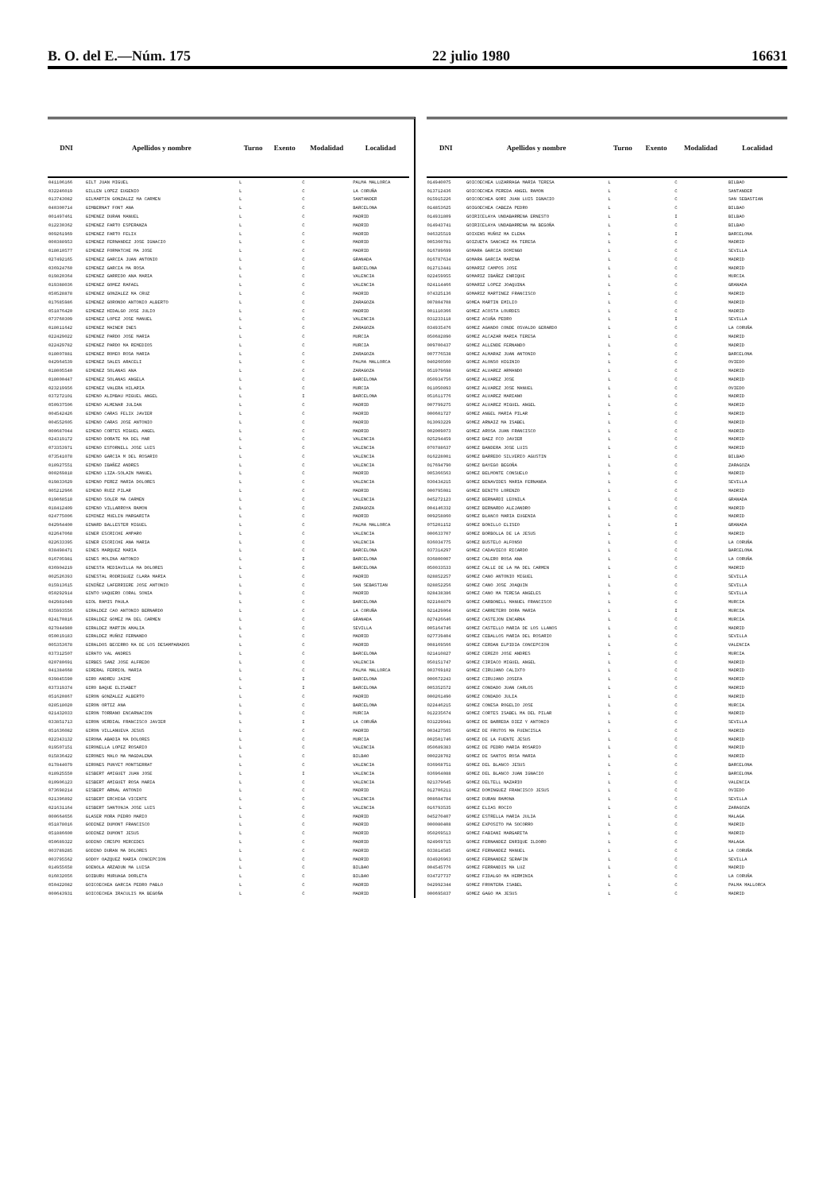B. O. del E.—Núm. 175 22 julio 1980 16631
| DNI | Apellidos y nombre | Turno | Exento | Modalidad | Localidad |
| --- | --- | --- | --- | --- | --- |
| 041106166 | GILT JUAN MIGUEL | L | | C | PALMA MALLORCA |
| 032246019 | GILLEN LOPEZ EUGENIO | L | | C | LA CORUÑA |
| 013743082 | GILMARTIN GONZALEZ MA CARMEN | L | | C | SANTANDER |
| 040300714 | GIMBERNAT FONT ANA | L | | C | BARCELONA |
| 001497461 | GIMENEZ DURAN MANUEL | L | | C | MADRID |
| 012230362 | GIMENEZ FARTO ESPERANZA | L | | C | MADRID |
| 009261969 | GIMENEZ FARTO FELIX | L | | C | MADRID |
| 000388953 | GIMENEZ FERNANDEZ JOSE IGNACIO | L | | C | MADRID |
| 018010577 | GIMENEZ FORMATCHE MA JOSE | L | | C | MADRID |
| 027492165 | GIMENEZ GARCIA JUAN ANTONIO | L | | C | GRANADA |
| 036924760 | GIMENEZ GARCIA MA ROSA | L | | C | BARCELONA |
| 019820364 | GIMENEZ GARRIDO ANA MARIA | L | | C | VALENCIA |
| 019388036 | GIMENEZ GOMEZ RAFAEL | L | | C | VALENCIA |
| 050528878 | GIMENEZ GONZALEZ MA CRUZ | L | | C | MADRID |
| 017685986 | GIMENEZ GORONDO ANTONIO ALBERTO | L | | C | ZARAGOZA |
| 051876420 | GIMENEZ HIDALGO JOSE JULIO | L | | C | MADRID |
| 073760309 | GIMENEZ LOPEZ JOSE MANUEL | L | | C | VALENCIA |
| 018011642 | GIMENEZ MAINER INES | L | | C | ZARAGOZA |
| 022429022 | GIMENEZ PARDO JOSE MARIA | L | | C | MURCIA |
| 022429782 | GIMENEZ PARDO MA REMEDIOS | L | | C | MURCIA |
| 018007881 | GIMENEZ ROMEO ROSA MARIA | L | | C | ZARAGOZA |
| 042964539 | GIMENEZ SALES ARACELI | L | | C | PALMA MALLORCA |
| 018005540 | GIMENEZ SOLANAS ANA | L | | C | ZARAGOZA |
| 018000447 | GIMENEZ SOLANAS ANGELA | L | | C | BARCELONA |
| 023219956 | GIMENEZ VALERA HILARIA | L | | C | MURCIA |
| 037272101 | GIMENO ALIMBAU MIGUEL ANGEL | L | | I | BARCELONA |
| 050937506 | GIMENO ALMENAR JULIAN | L | | C | MADRID |
| 004542426 | GIMENO CARAS FELIX JAVIER | L | | C | MADRID |
| 004552605 | GIMENO CARAS JOSE ANTONIO | L | | C | MADRID |
| 000687044 | GIMENO CORTES MIGUEL ANGEL | L | | C | MADRID |
| 024319172 | GIMENO DORATE MA DEL MAR | L | | C | VALENCIA |
| 073353971 | GIMENO ESTORNELL JOSE LUIS | L | | C | VALENCIA |
| 073541078 | GIMENO GARCIA M DEL ROSARIO | L | | C | VALENCIA |
| 018927551 | GIMENO IBAÑEZ ANDRES | L | | C | VALENCIA |
| 000269818 | GIMENO LIZA-SOLAIN MANUEL | L | | C | MADRID |
| 019833629 | GIMENO PEREZ MARIA DOLORES | L | | C | VALENCIA |
| 005212966 | GIMENO RUIZ PILAR | L | | C | MADRID |
| 019068518 | GIMENO SOLER MA CARMEN | L | | C | VALENCIA |
| 018412409 | GIMENO VILLARROYA RAMON | L | | C | ZARAGOZA |
| 024775006 | GIMINEZ MUELIN MARGARITA | L | | C | MADRID |
| 042964400 | GINARD BALLESTER MIGUEL | L | | C | PALMA MALLORCA |
| 022647068 | GINER ESCRICHE AMPARO | L | | C | VALENCIA |
| 022633395 | GINER ESCRICHE ANA MARIA | L | | C | VALENCIA |
| 038498471 | GINES MARQUEZ MARIA | L | | C | BARCELONA |
| 016705981 | GINES MOLINA ANTONIO | L | | I | BARCELONA |
| 036904219 | GINESTA MEDIAVILLA MA DOLORES | L | | C | BARCELONA |
| 002526393 | GINESTAL RODRIGUEZ CLARA MARIA | L | | C | MADRID |
| 015913615 | GINIÑEZ LAFERRIERE JOSE ANTONIO | L | | C | SAN SEBASTIAN |
| 050292914 | GINTO VAQUERO CORAL SONIA | L | | C | MADRID |
| 042981049 | GIOL RAMIS PAULA | L | | C | BARCELONA |
| 035993556 | GIRALDEZ CAO ANTONIO BERNARDO | L | | C | LA CORUÑA |
| 024170816 | GIRALDEZ GOMEZ MA DEL CARMEN | L | | C | GRANADA |
| 027844980 | GIRALDEZ MARTIN AMALIA | L | | C | SEVILLA |
| 050019183 | GIRALDEZ MUÑOZ FERNANDO | L | | C | MADRID |
| 005353678 | GIRALDOS BECERRO MA DE LOS DESAMPARADOS | L | | C | MADRID |
| 037312507 | GIRATO VAL ANDRES | L | | C | BARCELONA |
| 020780691 | GIRBES SANZ JOSE ALFREDO | L | | C | VALENCIA |
| 041384668 | GIRERAL FERRIOL MARIA | L | | C | PALMA MALLORCA |
| 039845590 | GIRO ANDREU JAIME | L | | I | BARCELONA |
| 037319374 | GIRO BAQUE ELISABET | L | | I | BARCELONA |
| 051620867 | GIRON GONZALEZ ALBERTO | L | | C | MADRID |
| 028518020 | GIRON ORTIZ ANA | L | | C | BARCELONA |
| 021432033 | GIRON TORRANO ENCARNACION | L | | C | MURCIA |
| 033851713 | GIRON VERDIAL FRANCISCO JAVIER | L | | I | LA CORUÑA |
| 051636082 | GIRON VILLANUEVA JESUS | L | | C | MADRID |
| 022343132 | GIRONA ABADIA MA DOLORES | L | | C | MURCIA |
| 019507151 | GIRONELLA LOPEZ ROSARIO | L | | C | VALENCIA |
| 015836422 | GIRONES MALO MA MAGDALENA | L | | C | BILBAO |
| 017844079 | GIRONES PUNYET MONTSERRAT | L | | C | VALENCIA |
| 018925550 | GISBERT AMIGUET JUAN JOSE | L | | I | VALENCIA |
| 010906123 | GISBERT AMIGUET ROSA MARIA | L | | C | VALENCIA |
| 073698214 | GISBERT ARNAL ANTONIO | L | | C | MADRID |
| 021396892 | GISBERT ERCHIGA VICENTE | L | | C | VALENCIA |
| 021631164 | GISBERT SANTONJA JOSE LUIS | L | | C | VALENCIA |
| 000664656 | GLASER MORA PEDRO MARIO | L | | C | MADRID |
| 051878016 | GODINEZ DUMONT FRANCISCO | L | | C | MADRID |
| 051886600 | GODINEZ DUMONT JESUS | L | | C | MADRID |
| 050689322 | GODINO CRESPO MERCEDES | L | | C | MADRID |
| 003789285 | GODINO DURAN MA DOLORES | L | | C | MADRID |
| 003795562 | GODOY OAZQUEZ MARIA CONCEPCION | L | | C | MADRID |
| 014955658 | GOENOLA ARZADUN MA LUISA | L | | C | BILBAO |
| 016032056 | GOIBURU MURUAGA DORLETA | L | | C | BILBAO |
| 050422082 | GOICOECHEA GARCIA PEDRO PABLO | L | | C | MADRID |
| 000643931 | GOICOECHEA IRACULIS MA BEGOÑA | L | | C | MADRID |
| DNI | Apellidos y nombre | Turno | Exento | Modalidad | Localidad |
| --- | --- | --- | --- | --- | --- |
| 014940075 | GOICOECHEA LUZARRAGA MARIA TERESA | L | | C | BILBAO |
| 013712436 | GOICOECHEA PEREDA ANGEL RAMON | L | | C | SANTANDER |
| 015915226 | GOICOECHEA GORI JUAN LUIS IGNACIO | L | | C | SAN SEBASTIAN |
| 014853625 | GOIGOECHEA CABEZA PEDRO | L | | C | BILBAO |
| 014931809 | GOIRICELAYA UNDABARRENA ERNESTO | L | | I | BILBAO |
| 014943741 | GOIRICELAYA UNDABARRENA MA BEGOÑA | L | | C | BILBAO |
| 046325519 | GOIXENS MUÑOZ MA ELENA | L | | I | BARCELONA |
| 005360781 | GOIZUETA SANCHEZ MA TERESA | L | | C | MADRID |
| 016789699 | GOMARA GARCIA DOMINGO | L | | C | SEVILLA |
| 016787634 | GOMARA GARCIA MARINA | L | | C | MADRID |
| 012713441 | GOMARIZ CAMPOS JOSE | L | | C | MADRID |
| 022459955 | GOMARIZ IBAÑEZ ENRIQUE | L | | C | MURCIA |
| 024114466 | GOMARIZ LOPEZ JOAQUINA | L | | C | GRANADA |
| 074325136 | GOMARIZ MARTINEZ FRANCISCO | L | | C | MADRID |
| 007804708 | GOMEA MARTIN EMILIO | L | | C | MADRID |
| 001110366 | GOMEZ ACOSTA LOURDES | L | | C | MADRID |
| 031233118 | GOMEZ ACUÑA PEDRO | L | | I | SEVILLA |
| 034935476 | GOMEZ AGANDO CONDE OSVALDO GERARDO | L | | C | LA CORUÑA |
| 050682890 | GOMEZ ALCAZAR MARIA TERESA | L | | C | MADRID |
| 009700437 | GOMEZ ALLENDE FERNANDO | L | | C | MADRID |
| 007776538 | GOMEZ ALMARAZ JUAN ANTONIO | L | | C | BARCELONA |
| 040260560 | GOMEZ ALONSO HIGINIO | L | | C | OVIEDO |
| 051979698 | GOMEZ ALVAREZ ARMANDO | L | | C | MADRID |
| 050934756 | GOMEZ ALVAREZ JOSE | L | | C | MADRID |
| 011050893 | GOMEZ ALVAREZ JOSE MANUEL | L | | C | OVIEDO |
| 051611776 | GOMEZ ALVAREZ MARIANO | L | | C | MADRID |
| 007799275 | GOMEZ ALVAREZ MIGUEL ANGEL | L | | C | MADRID |
| 000601727 | GOMEZ ANGEL MARIA PILAR | L | | C | MADRID |
| 013093229 | GOMEZ ARNAIZ MA ISABEL | L | | C | MADRID |
| 002009073 | GOMEZ AROSA JUAN FRANCISCO | L | | C | MADRID |
| 025294459 | GOMEZ BAEZ FCO JAVIER | L | | C | MADRID |
| 070788637 | GOMEZ BANDERA JOSE LUIS | L | | C | MADRID |
| 016228001 | GOMEZ BARREDO SILVERIO AGUSTIN | L | | C | BILBAO |
| 017694790 | GOMEZ BAYEGO BEGOÑA | L | | C | ZARAGOZA |
| 005366563 | GOMEZ BELMONTE CONSUELO | L | | C | MADRID |
| 030434215 | GOMEZ BENAVIDES MARIA FERNANDA | L | | C | SEVILLA |
| 000795081 | GOMEZ BENITO LORENZO | L | | C | MADRID |
| 045272123 | GOMEZ BERNARDI LEONILA | L | | C | GRANADA |
| 004146332 | GOMEZ BERNARDO ALEJANDRO | L | | C | MADRID |
| 009258860 | GOMEZ BLANCO MARIA EUGENIA | L | | C | MADRID |
| 075201152 | GOMEZ BONILLO ELISEO | L | | I | GRANADA |
| 000633707 | GOMEZ BORBOLLA DE LA JESUS | L | | C | MADRID |
| 036034775 | GOMEZ BUSTELO ALFONSO | L | | C | LA CORUÑA |
| 037314297 | GOMEZ CADAVIECO RICARDO | L | | C | BARCELONA |
| 036800007 | GOMEZ CALERO ROSA ANA | L | | C | LA CORUÑA |
| 050033533 | GOMEZ CALLE DE LA MA DEL CARMEN | L | | C | MADRID |
| 028852257 | GOMEZ CANO ANTONIO MIGUEL | L | | C | SEVILLA |
| 028852256 | GOMEZ CANO JOSE JOAQUIN | L | | C | SEVILLA |
| 028438386 | GOMEZ CANO MA TERESA ANGELES | L | | C | SEVILLA |
| 022104879 | GOMEZ CARBONELL MANUEL FRANCISCO | L | | C | MURCIA |
| 021429064 | GOMEZ CARRETERO DORA MARIA | L | | I | MURCIA |
| 027426646 | GOMEZ CASTEJON ENCARNA | L | | C | MURCIA |
| 005164746 | GOMEZ CASTELLO MARIA DE LOS LLANOS | L | | C | MADRID |
| 027739404 | GOMEZ CEBALLOS MARIA DEL ROSARIO | L | | C | SEVILLA |
| 008169566 | GOMEZ CERDAN ELPIDIA CONCEPCION | L | | C | VALENCIA |
| 021410827 | GOMEZ CEREZO JOSE ANDRES | L | | C | MURCIA |
| 050151747 | GOMEZ CIRIACO MIGUEL ANGEL | L | | C | MADRID |
| 003769102 | GOMEZ CIRUJANO CALIXTO | L | | C | MADRID |
| 000672243 | GOMEZ CIRUJANO JOSEFA | L | | C | MADRID |
| 005352572 | GOMEZ CONDADO JUAN CARLOS | L | | C | MADRID |
| 000261490 | GOMEZ CONDADO JULIA | L | | C | MADRID |
| 022446215 | GOMEZ CONESA ROGELIO JOSE | L | | C | MURCIA |
| 012235674 | GOMEZ CORTES ISABEL MA DEL PILAR | L | | C | MADRID |
| 031229941 | GOMEZ DE BARREDA DIEZ Y ANTONIO | L | | C | SEVILLA |
| 003427565 | GOMEZ DE FRUTOS MA FUENCISLA | L | | C | MADRID |
| 002501746 | GOMEZ DE LA FUENTE JESUS | L | | C | MADRID |
| 050689383 | GOMEZ DE PEDRO MARIA ROSARIO | L | | C | MADRID |
| 000228702 | GOMEZ DE SANTOS ROSA MARIA | L | | C | MADRID |
| 036968751 | GOMEZ DEL BLANCO JESUS | L | | C | BARCELONA |
| 036964088 | GOMEZ DEL BLANCO JUAN IGNACIO | L | | C | BARCELONA |
| 021379645 | GOMEZ DELTELL NAZARIO | L | | C | VALENCIA |
| 012706211 | GOMEZ DOMINGUEZ FRANCISCO JESUS | L | | C | OVIEDO |
| 008684784 | GOMEZ DURAN RAMONA | L | | C | SEVILLA |
| 016793535 | GOMEZ ELIAS ROCIO | L | | C | ZARAGOZA |
| 045270407 | GOMEZ ESTRELLA MARIA JULIA | L | | C | MALAGA |
| 000080408 | GOMEZ EXPOSITO MA SOCORRO | L | | C | MADRID |
| 050269513 | GOMEZ FABIANI MARGARITA | L | | C | MADRID |
| 024969715 | GOMEZ FERNANDEZ ENRIQUE ILDORO | L | | C | MALAGA |
| 033814585 | GOMEZ FERNANDEZ MANUEL | L | | C | LA CORUÑA |
| 034926963 | GOMEZ FERNANDEZ SERAFIN | L | | C | SEVILLA |
| 004545776 | GOMEZ FERRANDIS MA LUZ | L | | C | MADRID |
| 034727737 | GOMEZ FIDALGO MA HERMINIA | L | | C | LA CORUÑA |
| 042992344 | GOMEZ FRONTERA ISABEL | L | | C | PALMA MALLORCA |
| 000695837 | GOMEZ GAGO MA JESUS | L | | C | MADRID |